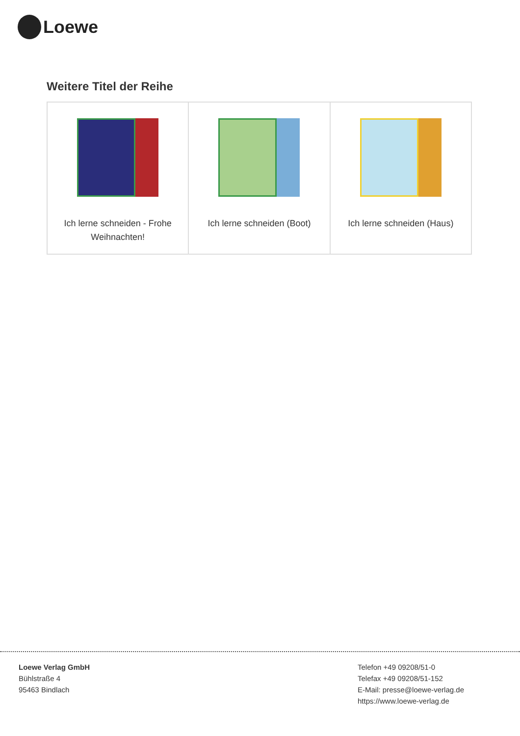Loewe
Weitere Titel der Reihe
| Ich lerne schneiden - Frohe Weihnachten! | Ich lerne schneiden (Boot) | Ich lerne schneiden (Haus) |
Loewe Verlag GmbH
Bühlstraße 4
95463 Bindlach
Telefon +49 09208/51-0
Telefax +49 09208/51-152
E-Mail: presse@loewe-verlag.de
https://www.loewe-verlag.de